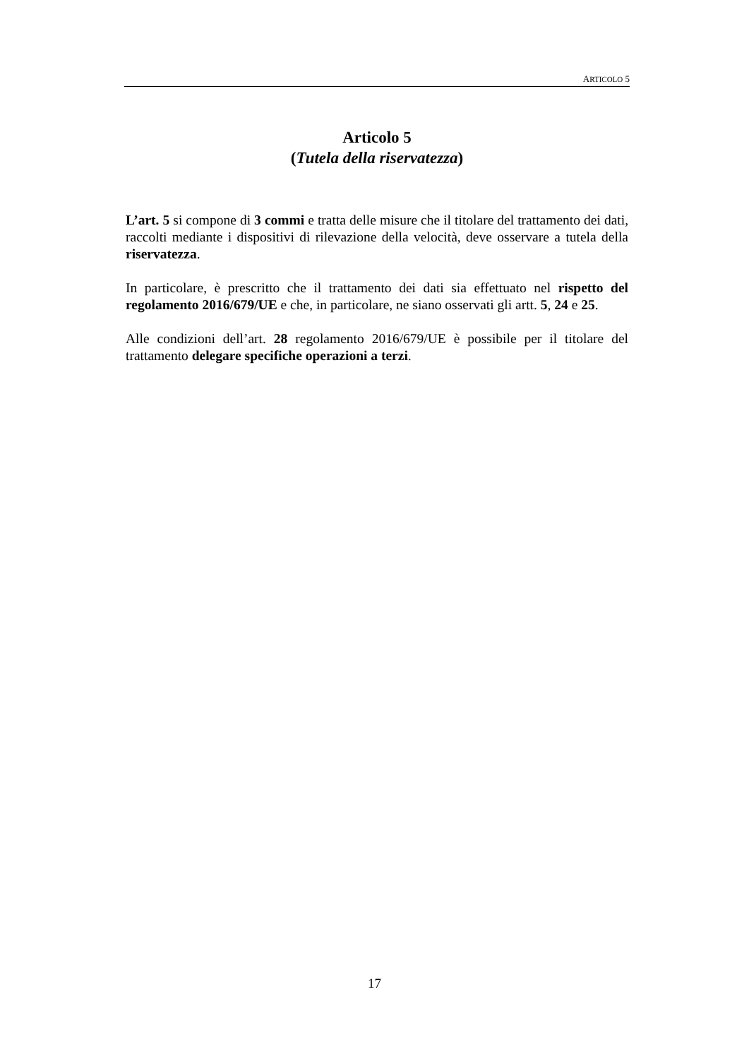ARTICOLO 5
Articolo 5
(Tutela della riservatezza)
L’art. 5 si compone di 3 commi e tratta delle misure che il titolare del trattamento dei dati, raccolti mediante i dispositivi di rilevazione della velocità, deve osservare a tutela della riservatezza.
In particolare, è prescritto che il trattamento dei dati sia effettuato nel rispetto del regolamento 2016/679/UE e che, in particolare, ne siano osservati gli artt. 5, 24 e 25.
Alle condizioni dell’art. 28 regolamento 2016/679/UE è possibile per il titolare del trattamento delegare specifiche operazioni a terzi.
17